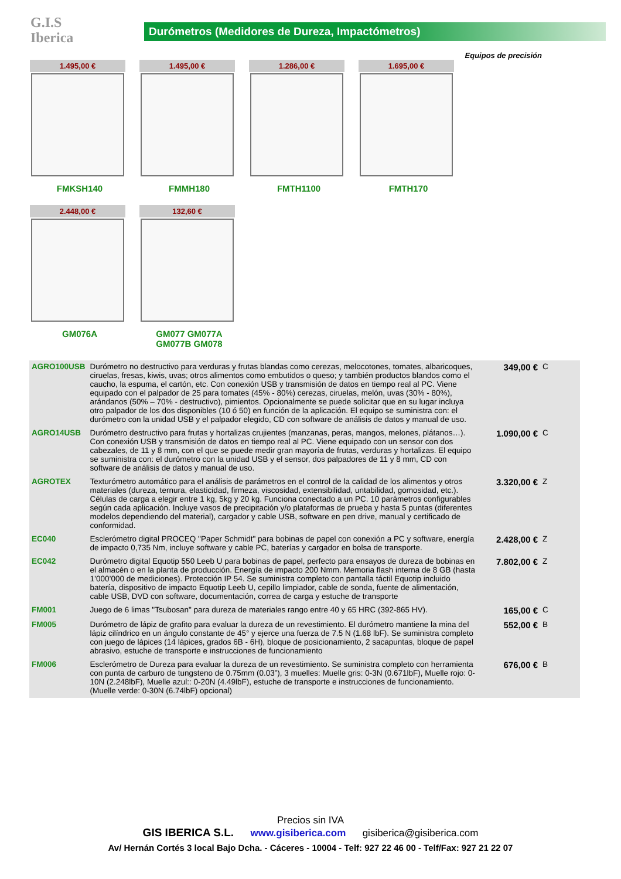G.I.S
Iberica
Durómetros (Medidores de Dureza, Impactómetros)
Equipos de precisión
1.495,00 €
FMKSH140
1.495,00 €
FMMH180
1.286,00 €
FMTH1100
1.695,00 €
FMTH170
2.448,00 €
GM076A
132,60 €
GM077 GM077A GM077B GM078
| AGRO100USB | Durómetro no destructivo para verduras y frutas blandas como cerezas, melocotones, tomates, albaricoques, ciruelas, fresas, kiwis, uvas; otros alimentos como embutidos o queso; y también productos blandos como el caucho, la espuma, el cartón, etc. Con conexión USB y transmisión de datos en tiempo real al PC. Viene equipado con el palpador de 25 para tomates (45% - 80%) cerezas, ciruelas, melón, uvas (30% - 80%), arándanos (50% – 70% - destructivo), pimientos. Opcionalmente se puede solicitar que en su lugar incluya otro palpador de los dos disponibles (10 ó 50) en función de la aplicación. El equipo se suministra con: el durómetro con la unidad USB y el palpador elegido, CD con software de análisis de datos y manual de uso. | 349,00 € | C |
| AGRO14USB | Durómetro destructivo para frutas y hortalizas crujientes (manzanas, peras, mangos, melones, plátanos…). Con conexión USB y transmisión de datos en tiempo real al PC. Viene equipado con un sensor con dos cabezales, de 11 y 8 mm, con el que se puede medir gran mayoría de frutas, verduras y hortalizas. El equipo se suministra con: el durómetro con la unidad USB y el sensor, dos palpadores de 11 y 8 mm, CD con software de análisis de datos y manual de uso. | 1.090,00 € | C |
| AGROTEX | Texturómetro automático para el análisis de parámetros en el control de la calidad de los alimentos y otros materiales (dureza, ternura, elasticidad, firmeza, viscosidad, extensibilidad, untabilidad, gomosidad, etc.). Células de carga a elegir entre 1 kg, 5kg y 20 kg. Funciona conectado a un PC. 10 parámetros configurables según cada aplicación. Incluye vasos de precipitación y/o plataformas de prueba y hasta 5 puntas (diferentes modelos dependiendo del material), cargador y cable USB, software en pen drive, manual y certificado de conformidad. | 3.320,00 € | Z |
| EC040 | Esclerómetro digital PROCEQ "Paper Schmidt" para bobinas de papel con conexión a PC y software, energía de impacto 0,735 Nm, incluye software y cable PC, baterías y cargador en bolsa de transporte. | 2.428,00 € | Z |
| EC042 | Durómetro digital Equotip 550 Leeb U para bobinas de papel, perfecto para ensayos de dureza de bobinas en el almacén o en la planta de producción. Energía de impacto 200 Nmm. Memoria flash interna de 8 GB (hasta 1’000’000 de mediciones). Protección IP 54. Se suministra completo con pantalla táctil Equotip incluido batería, dispositivo de impacto Equotip Leeb U, cepillo limpiador, cable de sonda, fuente de alimentación, cable USB, DVD con software, documentación, correa de carga y estuche de transporte | 7.802,00 € | Z |
| FM001 | Juego de 6 limas "Tsubosan" para dureza de materiales rango entre 40 y 65 HRC (392-865 HV). | 165,00 € | C |
| FM005 | Durómetro de lápiz de grafito para evaluar la dureza de un revestimiento. El durómetro mantiene la mina del lápiz cilíndrico en un ángulo constante de 45° y ejerce una fuerza de 7.5 N (1.68 lbF). Se suministra completo con juego de lápices (14 lápices, grados 6B - 6H), bloque de posicionamiento, 2 sacapuntas, bloque de papel abrasivo, estuche de transporte e instrucciones de funcionamiento | 552,00 € | B |
| FM006 | Esclerómetro de Dureza para evaluar la dureza de un revestimiento. Se suministra completo con herramienta con punta de carburo de tungsteno de 0.75mm (0.03”), 3 muelles: Muelle gris: 0-3N (0.671lbF), Muelle rojo: 0-10N (2.248lbF), Muelle azul:: 0-20N (4.49lbF), estuche de transporte e instrucciones de funcionamiento. (Muelle verde: 0-30N (6.74lbF) opcional) | 676,00 € | B |
Precios sin IVA
GIS IBERICA S.L. www.gisiberica.com gisiberica@gisiberica.com
Av/ Hernán Cortés 3 local Bajo Dcha. - Cáceres - 10004 - Telf: 927 22 46 00 - Telf/Fax: 927 21 22 07